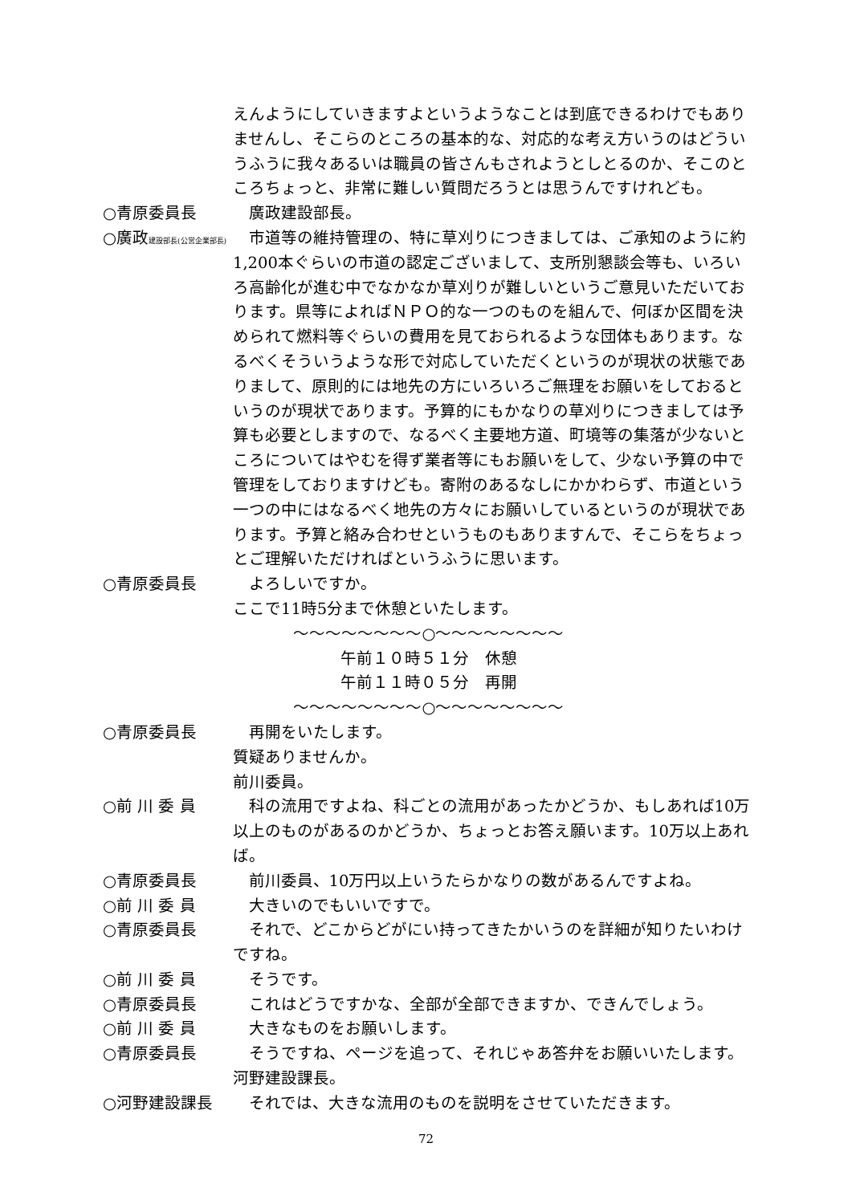えんようにしていきますよというようなことは到底できるわけでもありませんし、そこらのところの基本的な、対応的な考え方いうのはどういうふうに我々あるいは職員の皆さんもされようとしとるのか、そこのところちょっと、非常に難しい質問だろうとは思うんですけれども。
○青原委員長 廣政建設部長。
○廣政建設部長(公営企業部長)
市道等の維持管理の、特に草刈りにつきましては、ご承知のように約1,200本ぐらいの市道の認定ございまして、支所別懇談会等も、いろいろ高齢化が進む中でなかなか草刈りが難しいというご意見いただいております。県等によればＮＰＯ的な一つのものを組んで、何ぼか区間を決められて燃料等ぐらいの費用を見ておられるような団体もあります。なるべくそういうような形で対応していただくというのが現状の状態でありまして、原則的には地先の方にいろいろご無理をお願いをしておるというのが現状であります。予算的にもかなりの草刈りにつきましては予算も必要としますので、なるべく主要地方道、町境等の集落が少ないところについてはやむを得ず業者等にもお願いをして、少ない予算の中で管理をしておりますけども。寄附のあるなしにかかわらず、市道という一つの中にはなるべく地先の方々にお願いしているというのが現状であります。予算と絡み合わせというものもありますんで、そこらをちょっとご理解いただければというふうに思います。
○青原委員長 よろしいですか。
ここで11時5分まで休憩といたします。
～～～～～～～～○～～～～～～～～
午前１０時５１分　休憩
午前１１時０５分　再開
～～～～～～～～○～～～～～～～～
○青原委員長 再開をいたします。
質疑ありませんか。
前川委員。
○前 川 委 員 科の流用ですよね、科ごとの流用があったかどうか、もしあれば10万以上のものがあるのかどうか、ちょっとお答え願います。10万以上あれば。
○青原委員長 前川委員、10万円以上いうたらかなりの数があるんですよね。
○前 川 委 員 大きいのでもいいですで。
○青原委員長 それで、どこからどがにい持ってきたかいうのを詳細が知りたいわけですね。
○前 川 委 員 そうです。
○青原委員長 これはどうですかな、全部が全部できますか、できんでしょう。
○前 川 委 員 大きなものをお願いします。
○青原委員長 そうですね、ページを追って、それじゃあ答弁をお願いいたします。
河野建設課長。
○河野建設課長 それでは、大きな流用のものを説明をさせていただきます。
72